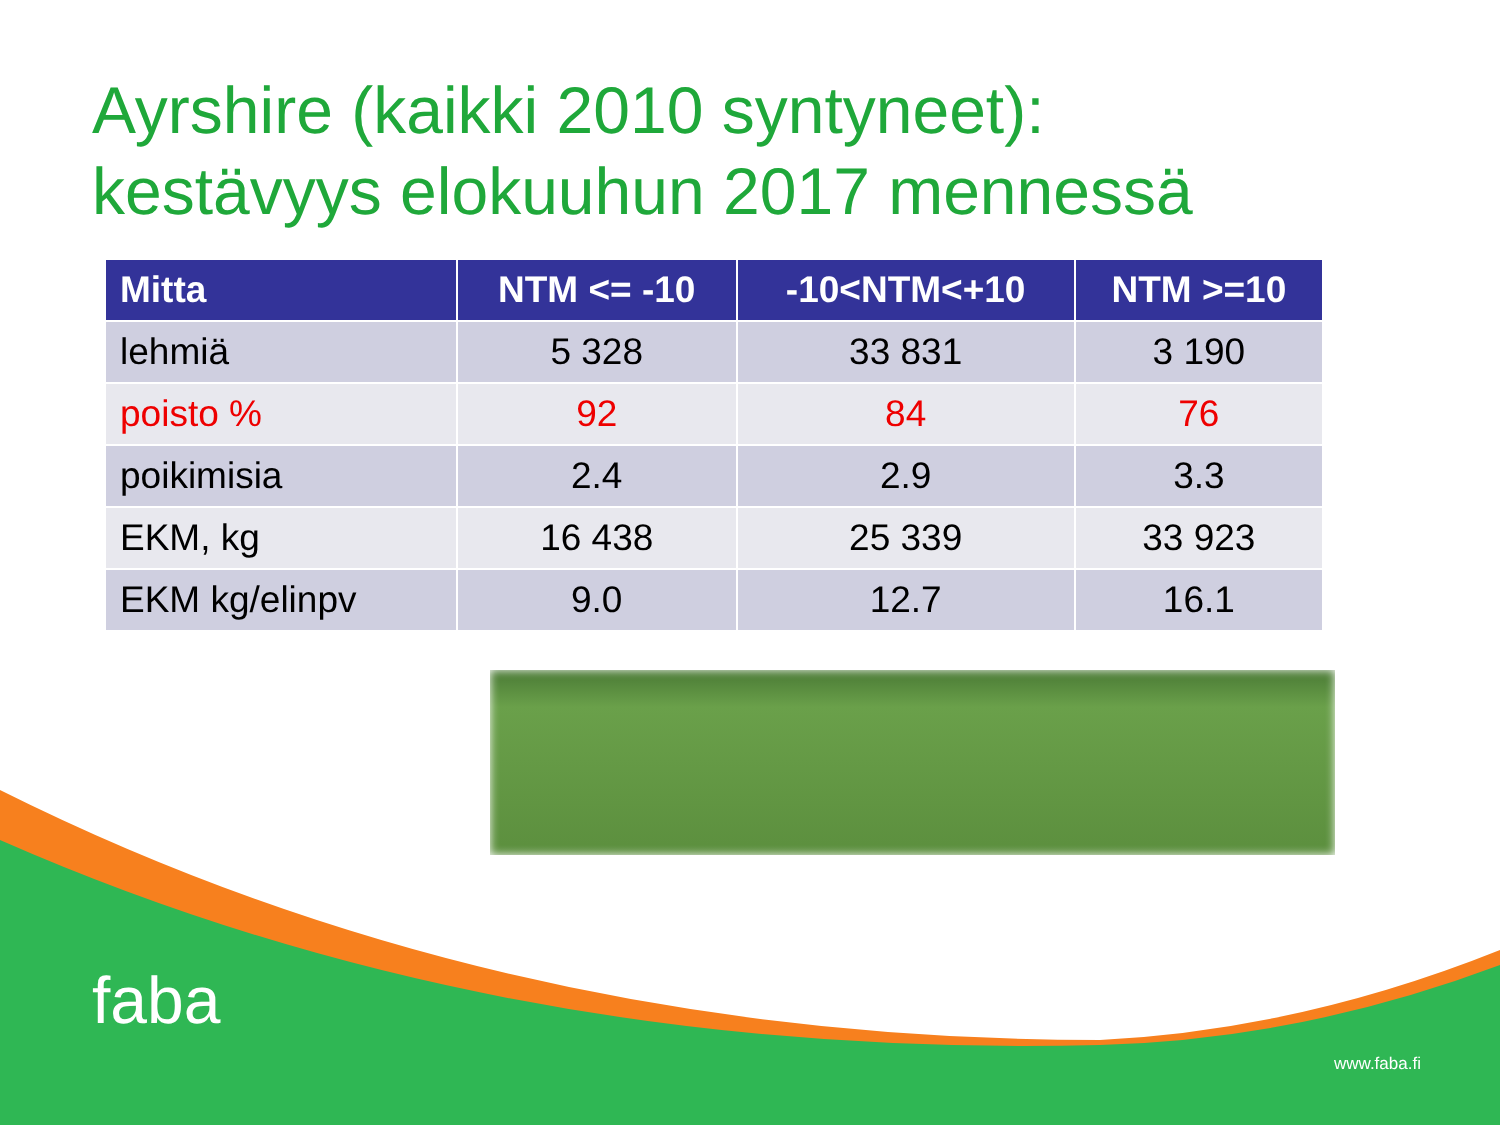Ayrshire (kaikki 2010 syntyneet):
kestävyys elokuuhun 2017 mennessä
| Mitta | NTM <= -10 | -10<NTM<+10 | NTM >=10 |
| --- | --- | --- | --- |
| lehmiä | 5 328 | 33 831 | 3 190 |
| poisto % | 92 | 84 | 76 |
| poikimisia | 2.4 | 2.9 | 3.3 |
| EKM, kg | 16 438 | 25 339 | 33 923 |
| EKM kg/elinpv | 9.0 | 12.7 | 16.1 |
faba
www.faba.fi